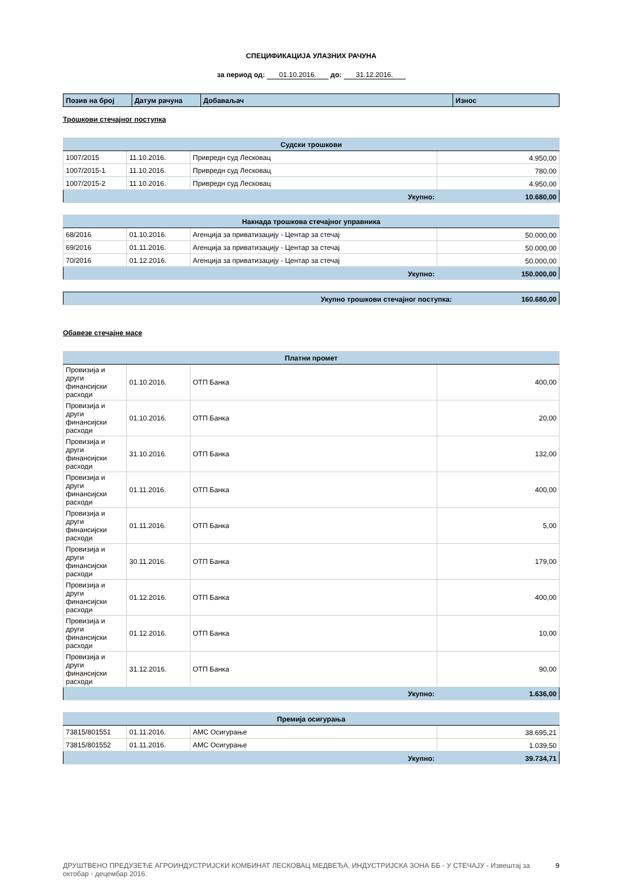СПЕЦИФИКАЦИЈА УЛАЗНИХ РАЧУНА
за период од: 01.10.2016. до: 31.12.2016.
| Позив на број | Датум рачуна | Добаваљач | Износ |
| --- | --- | --- | --- |
Трошкови стечајног поступка
| Судски трошкови | | | |
| 1007/2015 | 11.10.2016. | Привредн суд Лесковац | 4.950,00 |
| 1007/2015-1 | 11.10.2016. | Привредн суд Лесковац | 780,00 |
| 1007/2015-2 | 11.10.2016. | Привредн суд Лесковац | 4.950,00 |
| Укупно: | | | 10.680,00 |
| Накнада трошкова стечајног управника | | | |
| 68/2016 | 01.10.2016. | Агенција за приватизацију - Центар за стечај | 50.000,00 |
| 69/2016 | 01.11.2016. | Агенција за приватизацију - Центар за стечај | 50.000,00 |
| 70/2016 | 01.12.2016. | Агенција за приватизацију - Центар за стечај | 50.000,00 |
| Укупно: | | | 150.000,00 |
| Укупно трошкови стечајног поступка: | 160.680,00 |
Обавезе стечајне масе
| Платни промет | | | |
| Провизија и други финансијски расходи | 01.10.2016. | ОТП Банка | 400,00 |
| Провизија и други финансијски расходи | 01.10.2016. | ОТП Банка | 20,00 |
| Провизија и други финансијски расходи | 31.10.2016. | ОТП Банка | 132,00 |
| Провизија и други финансијски расходи | 01.11.2016. | ОТП Банка | 400,00 |
| Провизија и други финансијски расходи | 01.11.2016. | ОТП Банка | 5,00 |
| Провизија и други финансијски расходи | 30.11.2016. | ОТП Банка | 179,00 |
| Провизија и други финансијски расходи | 01.12.2016. | ОТП Банка | 400,00 |
| Провизија и други финансијски расходи | 01.12.2016. | ОТП Банка | 10,00 |
| Провизија и други финансијски расходи | 31.12.2016. | ОТП Банка | 90,00 |
| Укупно: | | | 1.636,00 |
| Премија осигурања | | | |
| 73815/801551 | 01.11.2016. | АМС Осигурање | 38.695,21 |
| 73815/801552 | 01.11.2016. | АМС Осигурање | 1.039,50 |
| Укупно: | | | 39.734,71 |
ДРУШТВЕНО ПРЕДУЗЕЋЕ АГРОИНДУСТРИЈСКИ КОМБИНАТ ЛЕСКОВАЦ МЕДВЕЂА, ИНДУСТРИЈСКА ЗОНА ББ - У СТЕЧАЈУ - Извештај за октобар - децембар 2016.
9